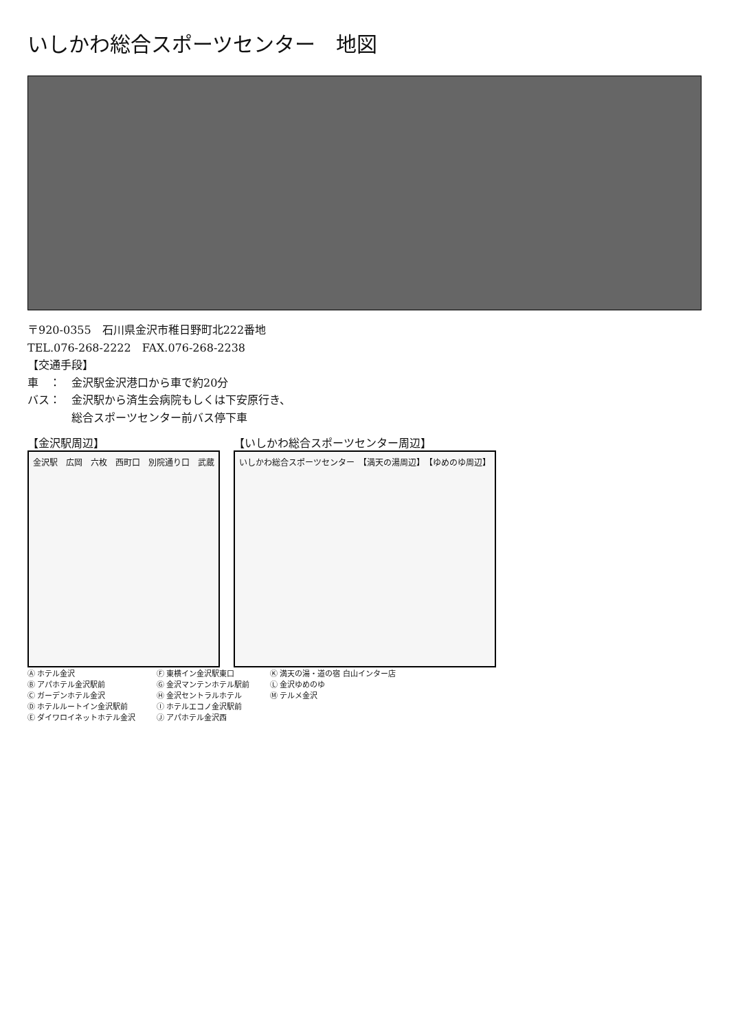いしかわ総合スポーツセンター　地図
〒920-0355　石川県金沢市稚日野町北222番地
TEL.076-268-2222　FAX.076-268-2238
【交通手段】
車　：　金沢駅金沢港口から車で約20分
バス：　金沢駅から済生会病院もしくは下安原行き、
　　　　総合スポーツセンター前バス停下車
【金沢駅周辺】
金沢駅　広岡　六枚　西町口　別院通り口　武蔵
【いしかわ総合スポーツセンター周辺】
いしかわ総合スポーツセンター　【満天の湯周辺】　【ゆめのゆ周辺】
Ⓐ ホテル金沢
Ⓑ アパホテル金沢駅前
Ⓒ ガーデンホテル金沢
Ⓓ ホテルルートイン金沢駅前
Ⓔ ダイワロイネットホテル金沢
Ⓕ 東横イン金沢駅東口
Ⓖ 金沢マンテンホテル駅前
Ⓗ 金沢セントラルホテル
Ⓘ ホテルエコノ金沢駅前
Ⓙ アパホテル金沢西
Ⓚ 満天の湯・道の宿 白山インター店
Ⓛ 金沢ゆめのゆ
Ⓜ テルメ金沢